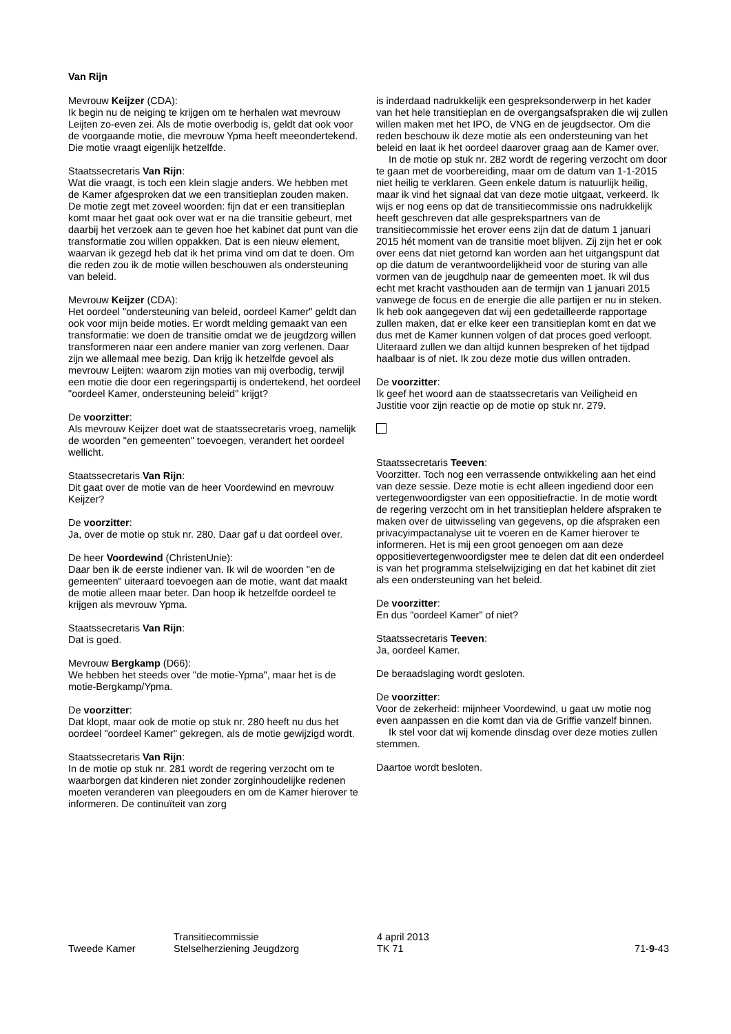Van Rijn
Mevrouw Keijzer (CDA):
Ik begin nu de neiging te krijgen om te herhalen wat mevrouw Leijten zo-even zei. Als de motie overbodig is, geldt dat ook voor de voorgaande motie, die mevrouw Ypma heeft meeondertekend. Die motie vraagt eigenlijk hetzelfde.
Staatssecretaris Van Rijn:
Wat die vraagt, is toch een klein slagje anders. We hebben met de Kamer afgesproken dat we een transitieplan zouden maken. De motie zegt met zoveel woorden: fijn dat er een transitieplan komt maar het gaat ook over wat er na die transitie gebeurt, met daarbij het verzoek aan te geven hoe het kabinet dat punt van die transformatie zou willen oppakken. Dat is een nieuw element, waarvan ik gezegd heb dat ik het prima vind om dat te doen. Om die reden zou ik de motie willen beschouwen als ondersteuning van beleid.
Mevrouw Keijzer (CDA):
Het oordeel "ondersteuning van beleid, oordeel Kamer" geldt dan ook voor mijn beide moties. Er wordt melding gemaakt van een transformatie: we doen de transitie omdat we de jeugdzorg willen transformeren naar een andere manier van zorg verlenen. Daar zijn we allemaal mee bezig. Dan krijg ik hetzelfde gevoel als mevrouw Leijten: waarom zijn moties van mij overbodig, terwijl een motie die door een regeringspartij is ondertekend, het oordeel "oordeel Kamer, ondersteuning beleid" krijgt?
De voorzitter:
Als mevrouw Keijzer doet wat de staatssecretaris vroeg, namelijk de woorden "en gemeenten" toevoegen, verandert het oordeel wellicht.
Staatssecretaris Van Rijn:
Dit gaat over de motie van de heer Voordewind en mevrouw Keijzer?
De voorzitter:
Ja, over de motie op stuk nr. 280. Daar gaf u dat oordeel over.
De heer Voordewind (ChristenUnie):
Daar ben ik de eerste indiener van. Ik wil de woorden "en de gemeenten" uiteraard toevoegen aan de motie, want dat maakt de motie alleen maar beter. Dan hoop ik hetzelfde oordeel te krijgen als mevrouw Ypma.
Staatssecretaris Van Rijn:
Dat is goed.
Mevrouw Bergkamp (D66):
We hebben het steeds over "de motie-Ypma", maar het is de motie-Bergkamp/Ypma.
De voorzitter:
Dat klopt, maar ook de motie op stuk nr. 280 heeft nu dus het oordeel "oordeel Kamer" gekregen, als de motie gewijzigd wordt.
Staatssecretaris Van Rijn:
In de motie op stuk nr. 281 wordt de regering verzocht om te waarborgen dat kinderen niet zonder zorginhoudelijke redenen moeten veranderen van pleegouders en om de Kamer hierover te informeren. De continuïteit van zorg
is inderdaad nadrukkelijk een gespreksonderwerp in het kader van het hele transitieplan en de overgangsafspraken die wij zullen willen maken met het IPO, de VNG en de jeugdsector. Om die reden beschouw ik deze motie als een ondersteuning van het beleid en laat ik het oordeel daarover graag aan de Kamer over.
In de motie op stuk nr. 282 wordt de regering verzocht om door te gaan met de voorbereiding, maar om de datum van 1-1-2015 niet heilig te verklaren. Geen enkele datum is natuurlijk heilig, maar ik vind het signaal dat van deze motie uitgaat, verkeerd. Ik wijs er nog eens op dat de transitiecommissie ons nadrukkelijk heeft geschreven dat alle gesprekspartners van de transitiecommissie het erover eens zijn dat de datum 1 januari 2015 hét moment van de transitie moet blijven. Zij zijn het er ook over eens dat niet getornd kan worden aan het uitgangspunt dat op die datum de verantwoordelijkheid voor de sturing van alle vormen van de jeugdhulp naar de gemeenten moet. Ik wil dus echt met kracht vasthouden aan de termijn van 1 januari 2015 vanwege de focus en de energie die alle partijen er nu in steken. Ik heb ook aangegeven dat wij een gedetailleerde rapportage zullen maken, dat er elke keer een transitieplan komt en dat we dus met de Kamer kunnen volgen of dat proces goed verloopt. Uiteraard zullen we dan altijd kunnen bespreken of het tijdpad haalbaar is of niet. Ik zou deze motie dus willen ontraden.
De voorzitter:
Ik geef het woord aan de staatssecretaris van Veiligheid en Justitie voor zijn reactie op de motie op stuk nr. 279.
Staatssecretaris Teeven:
Voorzitter. Toch nog een verrassende ontwikkeling aan het eind van deze sessie. Deze motie is echt alleen ingediend door een vertegenwoordigster van een oppositiefractie. In de motie wordt de regering verzocht om in het transitieplan heldere afspraken te maken over de uitwisseling van gegevens, op die afspraken een privacyimpactanalyse uit te voeren en de Kamer hierover te informeren. Het is mij een groot genoegen om aan deze oppositievertegenwoordigster mee te delen dat dit een onderdeel is van het programma stelselwijziging en dat het kabinet dit ziet als een ondersteuning van het beleid.
De voorzitter:
En dus "oordeel Kamer" of niet?
Staatssecretaris Teeven:
Ja, oordeel Kamer.
De beraadslaging wordt gesloten.
De voorzitter:
Voor de zekerheid: mijnheer Voordewind, u gaat uw motie nog even aanpassen en die komt dan via de Griffie vanzelf binnen.
Ik stel voor dat wij komende dinsdag over deze moties zullen stemmen.
Daartoe wordt besloten.
Tweede Kamer
Transitiecommissie
Stelselherziening Jeugdzorg
4 april 2013
TK 71
71-9-43